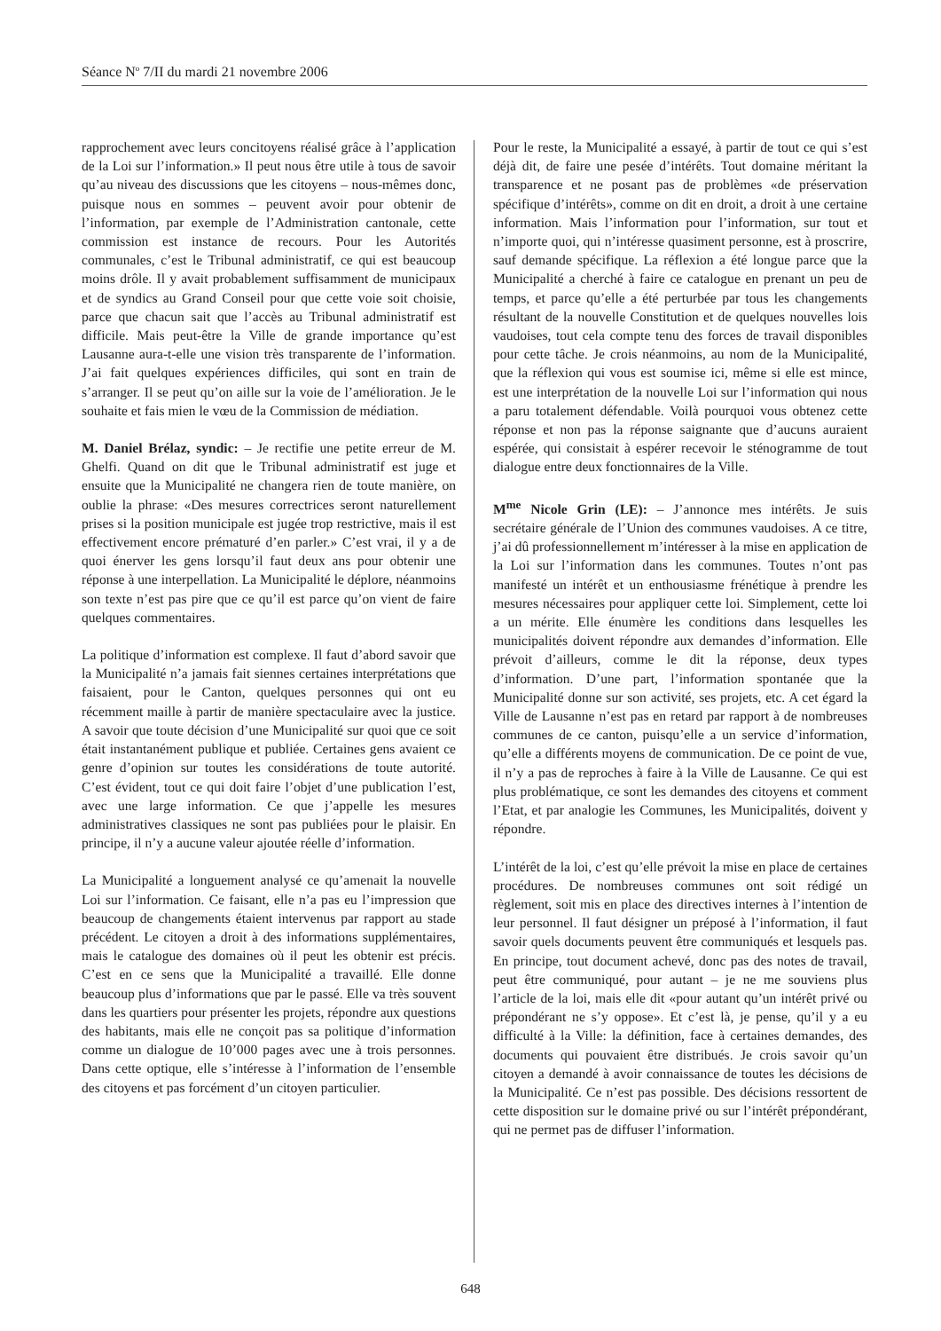Séance N<sup>o</sup> 7/II du mardi 21 novembre 2006
rapprochement avec leurs concitoyens réalisé grâce à l’application de la Loi sur l’information.» Il peut nous être utile à tous de savoir qu’au niveau des discussions que les citoyens – nous-mêmes donc, puisque nous en sommes – peuvent avoir pour obtenir de l’information, par exemple de l’Administration cantonale, cette commission est instance de recours. Pour les Autorités communales, c’est le Tribunal administratif, ce qui est beaucoup moins drôle. Il y avait probablement suffisamment de municipaux et de syndics au Grand Conseil pour que cette voie soit choisie, parce que chacun sait que l’accès au Tribunal administratif est difficile. Mais peut-être la Ville de grande importance qu’est Lausanne aura-t-elle une vision très transparente de l’information. J’ai fait quelques expériences difficiles, qui sont en train de s’arranger. Il se peut qu’on aille sur la voie de l’amélioration. Je le souhaite et fais mien le vœu de la Commission de médiation.
M. Daniel Brélaz, syndic: – Je rectifie une petite erreur de M. Ghelfi. Quand on dit que le Tribunal administratif est juge et ensuite que la Municipalité ne changera rien de toute manière, on oublie la phrase: «Des mesures correctrices seront naturellement prises si la position municipale est jugée trop restrictive, mais il est effectivement encore prématuré d’en parler.» C’est vrai, il y a de quoi énerver les gens lorsqu’il faut deux ans pour obtenir une réponse à une interpellation. La Municipalité le déplore, néanmoins son texte n’est pas pire que ce qu’il est parce qu’on vient de faire quelques commentaires.
La politique d’information est complexe. Il faut d’abord savoir que la Municipalité n’a jamais fait siennes certaines interprétations que faisaient, pour le Canton, quelques personnes qui ont eu récemment maille à partir de manière spectaculaire avec la justice. A savoir que toute décision d’une Municipalité sur quoi que ce soit était instantanément publique et publiée. Certaines gens avaient ce genre d’opinion sur toutes les considérations de toute autorité. C’est évident, tout ce qui doit faire l’objet d’une publication l’est, avec une large information. Ce que j’appelle les mesures administratives classiques ne sont pas publiées pour le plaisir. En principe, il n’y a aucune valeur ajoutée réelle d’information.
La Municipalité a longuement analysé ce qu’amenait la nouvelle Loi sur l’information. Ce faisant, elle n’a pas eu l’impression que beaucoup de changements étaient intervenus par rapport au stade précédent. Le citoyen a droit à des informations supplémentaires, mais le catalogue des domaines où il peut les obtenir est précis. C’est en ce sens que la Municipalité a travaillé. Elle donne beaucoup plus d’informations que par le passé. Elle va très souvent dans les quartiers pour présenter les projets, répondre aux questions des habitants, mais elle ne conçoit pas sa politique d’information comme un dialogue de 10’000 pages avec une à trois personnes. Dans cette optique, elle s’intéresse à l’information de l’ensemble des citoyens et pas forcément d’un citoyen particulier.
Pour le reste, la Municipalité a essayé, à partir de tout ce qui s’est déjà dit, de faire une pesée d’intérêts. Tout domaine méritant la transparence et ne posant pas de problèmes «de préservation spécifique d’intérêts», comme on dit en droit, a droit à une certaine information. Mais l’information pour l’information, sur tout et n’importe quoi, qui n’intéresse quasiment personne, est à proscrire, sauf demande spécifique. La réflexion a été longue parce que la Municipalité a cherché à faire ce catalogue en prenant un peu de temps, et parce qu’elle a été perturbée par tous les changements résultant de la nouvelle Constitution et de quelques nouvelles lois vaudoises, tout cela compte tenu des forces de travail disponibles pour cette tâche. Je crois néanmoins, au nom de la Municipalité, que la réflexion qui vous est soumise ici, même si elle est mince, est une interprétation de la nouvelle Loi sur l’information qui nous a paru totalement défendable. Voilà pourquoi vous obtenez cette réponse et non pas la réponse saignante que d’aucuns auraient espérée, qui consistait à espérer recevoir le sténogramme de tout dialogue entre deux fonctionnaires de la Ville.
M<sup>me</sup> Nicole Grin (LE): – J’annonce mes intérêts. Je suis secrétaire générale de l’Union des communes vaudoises. A ce titre, j’ai dû professionnellement m’intéresser à la mise en application de la Loi sur l’information dans les communes. Toutes n’ont pas manifesté un intérêt et un enthousiasme frénétique à prendre les mesures nécessaires pour appliquer cette loi. Simplement, cette loi a un mérite. Elle énumère les conditions dans lesquelles les municipalités doivent répondre aux demandes d’information. Elle prévoit d’ailleurs, comme le dit la réponse, deux types d’information. D’une part, l’information spontanée que la Municipalité donne sur son activité, ses projets, etc. A cet égard la Ville de Lausanne n’est pas en retard par rapport à de nombreuses communes de ce canton, puisqu’elle a un service d’information, qu’elle a différents moyens de communication. De ce point de vue, il n’y a pas de reproches à faire à la Ville de Lausanne. Ce qui est plus problématique, ce sont les demandes des citoyens et comment l’Etat, et par analogie les Communes, les Municipalités, doivent y répondre.
L’intérêt de la loi, c’est qu’elle prévoit la mise en place de certaines procédures. De nombreuses communes ont soit rédigé un règlement, soit mis en place des directives internes à l’intention de leur personnel. Il faut désigner un préposé à l’information, il faut savoir quels documents peuvent être communiqués et lesquels pas. En principe, tout document achevé, donc pas des notes de travail, peut être communiqué, pour autant – je ne me souviens plus l’article de la loi, mais elle dit «pour autant qu’un intérêt privé ou prépondérant ne s’y oppose». Et c’est là, je pense, qu’il y a eu difficulté à la Ville: la définition, face à certaines demandes, des documents qui pouvaient être distribués. Je crois savoir qu’un citoyen a demandé à avoir connaissance de toutes les décisions de la Municipalité. Ce n’est pas possible. Des décisions ressortent de cette disposition sur le domaine privé ou sur l’intérêt prépondérant, qui ne permet pas de diffuser l’information.
648